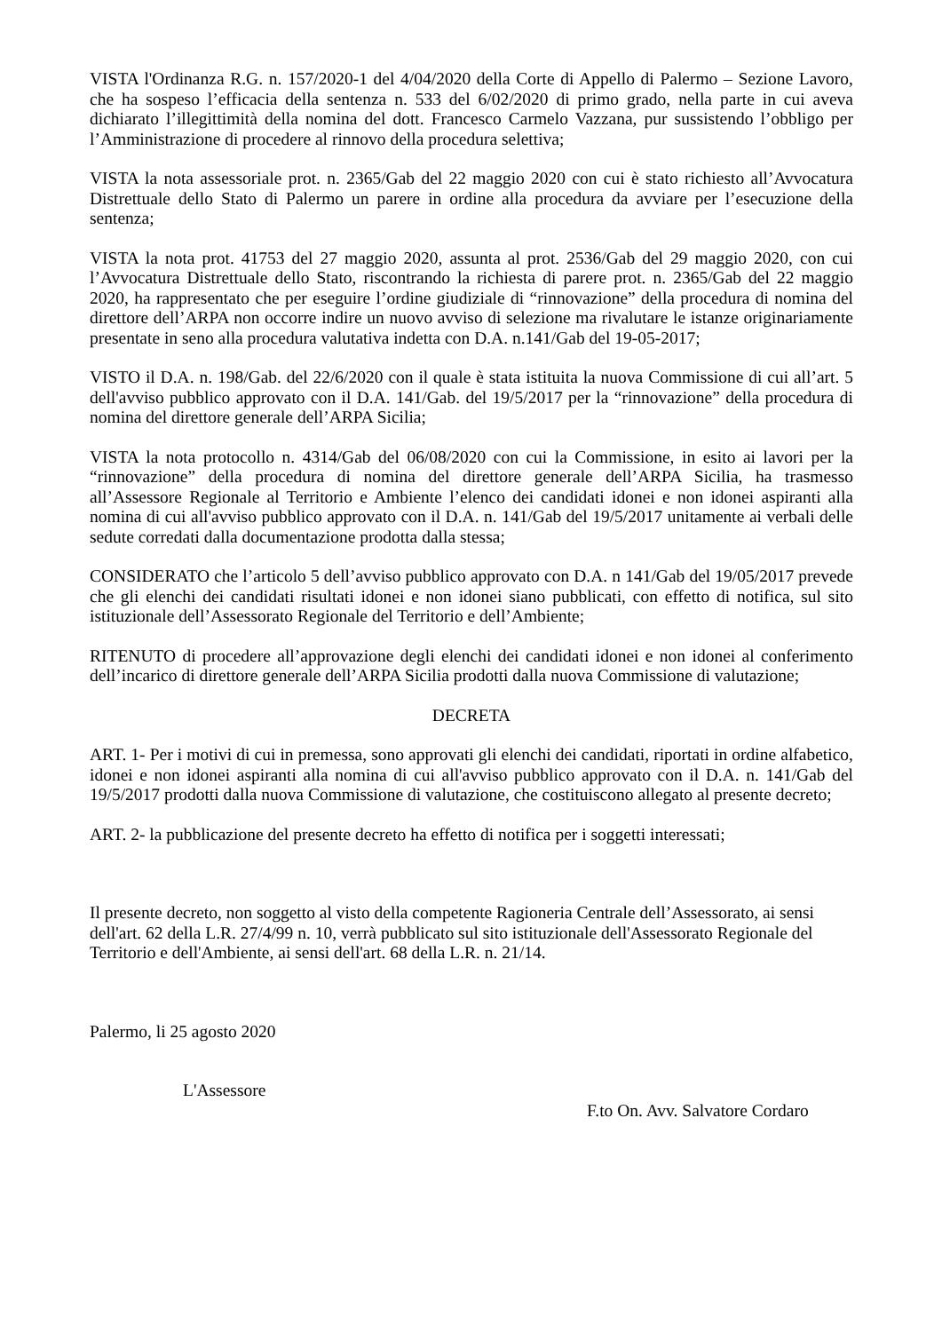VISTA l'Ordinanza R.G. n. 157/2020-1 del 4/04/2020 della Corte di Appello di Palermo – Sezione Lavoro, che ha sospeso l’efficacia della sentenza n. 533 del 6/02/2020 di primo grado, nella parte in cui aveva dichiarato l’illegittimità della nomina del dott. Francesco Carmelo Vazzana, pur sussistendo l’obbligo per l’Amministrazione di procedere al rinnovo della procedura selettiva;
VISTA la nota assessoriale prot. n. 2365/Gab del 22 maggio 2020 con cui è stato richiesto all’Avvocatura Distrettuale dello Stato di Palermo un parere in ordine alla procedura da avviare per l’esecuzione della sentenza;
VISTA la nota prot. 41753 del 27 maggio 2020, assunta al prot. 2536/Gab del 29 maggio 2020, con cui l’Avvocatura Distrettuale dello Stato, riscontrando la richiesta di parere prot. n. 2365/Gab del 22 maggio 2020, ha rappresentato che per eseguire l’ordine giudiziale di “rinnovazione” della procedura di nomina del direttore dell’ARPA non occorre indire un nuovo avviso di selezione ma rivalutare le istanze originariamente presentate in seno alla procedura valutativa indetta con D.A. n.141/Gab del 19-05-2017;
VISTO il D.A. n. 198/Gab. del 22/6/2020 con il quale è stata istituita la nuova Commissione di cui all’art. 5 dell'avviso pubblico approvato con il D.A. 141/Gab. del 19/5/2017 per la “rinnovazione” della procedura di nomina del direttore generale dell’ARPA Sicilia;
VISTA la nota protocollo n. 4314/Gab del 06/08/2020 con cui la Commissione, in esito ai lavori per la “rinnovazione” della procedura di nomina del direttore generale dell’ARPA Sicilia, ha trasmesso all’Assessore Regionale al Territorio e Ambiente l’elenco dei candidati idonei e non idonei aspiranti alla nomina di cui all'avviso pubblico approvato con il D.A. n. 141/Gab del 19/5/2017 unitamente ai verbali delle sedute corredati dalla documentazione prodotta dalla stessa;
CONSIDERATO che l’articolo 5 dell’avviso pubblico approvato con D.A. n 141/Gab del 19/05/2017 prevede che gli elenchi dei candidati risultati idonei e non idonei siano pubblicati, con effetto di notifica, sul sito istituzionale dell’Assessorato Regionale del Territorio e dell’Ambiente;
RITENUTO di procedere all’approvazione degli elenchi dei candidati idonei e non idonei al conferimento dell’incarico di direttore generale dell’ARPA Sicilia prodotti dalla nuova Commissione di valutazione;
DECRETA
ART. 1- Per i motivi di cui in premessa, sono approvati gli elenchi dei candidati, riportati in ordine alfabetico, idonei e non idonei aspiranti alla nomina di cui all'avviso pubblico approvato con il D.A. n. 141/Gab del 19/5/2017 prodotti dalla nuova Commissione di valutazione, che costituiscono allegato al presente decreto;
ART. 2- la pubblicazione del presente decreto ha effetto di notifica per i soggetti interessati;
Il presente decreto, non soggetto al visto della competente Ragioneria Centrale dell’Assessorato, ai sensi dell'art. 62 della L.R. 27/4/99 n. 10, verrà pubblicato sul sito istituzionale dell'Assessorato Regionale del Territorio e dell'Ambiente, ai sensi dell'art. 68 della L.R. n. 21/14.
Palermo, li 25 agosto 2020
L'Assessore
F.to On. Avv. Salvatore Cordaro